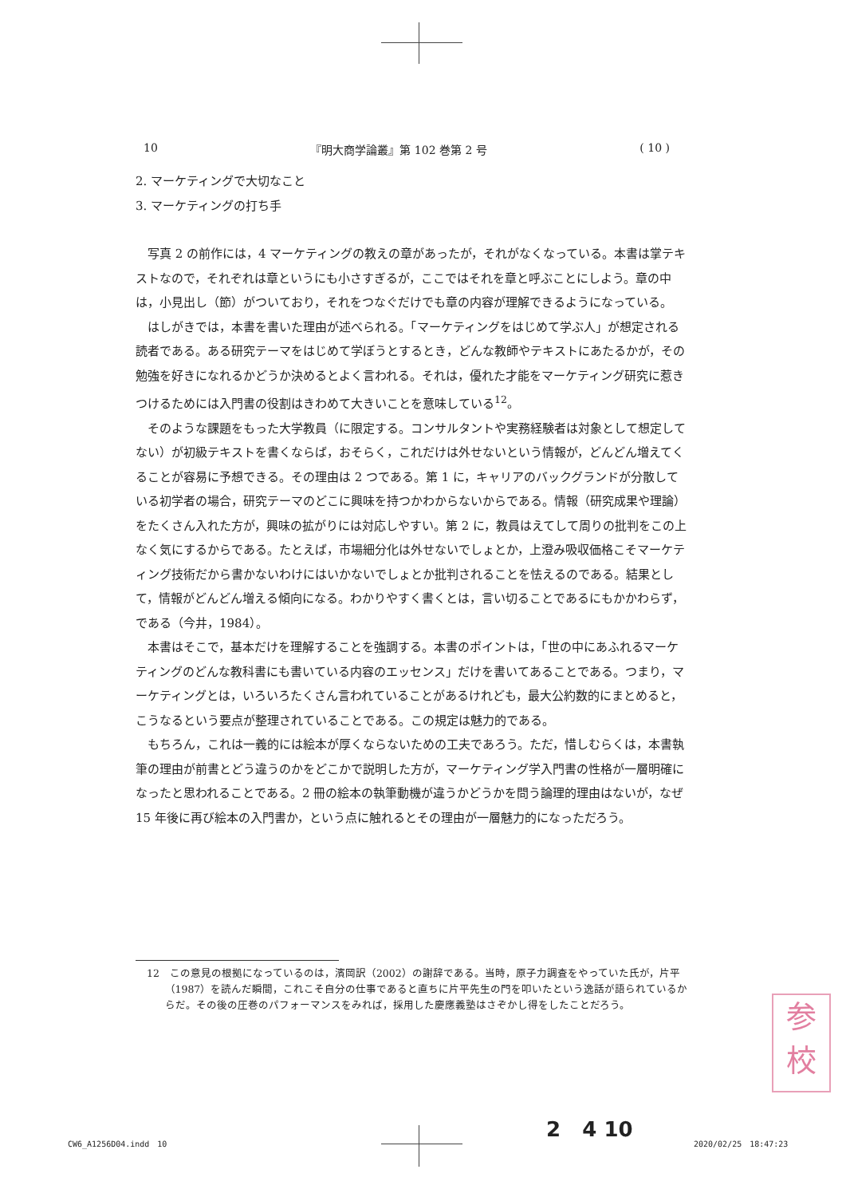10 『明大商学論叢』第 102 巻第 2 号 ( 10 )
2. マーケティングで大切なこと
3. マーケティングの打ち手
写真 2 の前作には，4 マーケティングの教えの章があったが，それがなくなっている。本書は掌テキストなので，それぞれは章というにも小さすぎるが，ここではそれを章と呼ぶことにしよう。章の中は，小見出し（節）がついており，それをつなぐだけでも章の内容が理解できるようになっている。
はしがきでは，本書を書いた理由が述べられる。「マーケティングをはじめて学ぶ人」が想定される読者である。ある研究テーマをはじめて学ぼうとするとき，どんな教師やテキストにあたるかが，その勉強を好きになれるかどうか決めるとよく言われる。それは，優れた才能をマーケティング研究に惹きつけるためには入門書の役割はきわめて大きいことを意味している<sup>12</sup>。
そのような課題をもった大学教員（に限定する。コンサルタントや実務経験者は対象として想定してない）が初級テキストを書くならば，おそらく，これだけは外せないという情報が，どんどん増えてくることが容易に予想できる。その理由は 2 つである。第 1 に，キャリアのバックグランドが分散している初学者の場合，研究テーマのどこに興味を持つかわからないからである。情報（研究成果や理論）をたくさん入れた方が，興味の拡がりには対応しやすい。第 2 に，教員はえてして周りの批判をこの上なく気にするからである。たとえば，市場細分化は外せないでしょとか，上澄み吸収価格こそマーケティング技術だから書かないわけにはいかないでしょとか批判されることを怯えるのである。結果として，情報がどんどん増える傾向になる。わかりやすく書くとは，言い切ることであるにもかかわらず，である（今井，1984）。
本書はそこで，基本だけを理解することを強調する。本書のポイントは，「世の中にあふれるマーケティングのどんな教科書にも書いている内容のエッセンス」だけを書いてあることである。つまり，マーケティングとは，いろいろたくさん言われていることがあるけれども，最大公約数的にまとめると，こうなるという要点が整理されていることである。この規定は魅力的である。
もちろん，これは一義的には絵本が厚くならないための工夫であろう。ただ，惜しむらくは，本書執筆の理由が前書とどう違うのかをどこかで説明した方が，マーケティング学入門書の性格が一層明確になったと思われることである。2 冊の絵本の執筆動機が違うかどうかを問う論理的理由はないが，なぜ 15 年後に再び絵本の入門書か，という点に触れるとその理由が一層魅力的になっただろう。
12　この意見の根拠になっているのは，濱岡訳（2002）の謝辞である。当時，原子力調査をやっていた氏が，片平（1987）を読んだ瞬間，これこそ自分の仕事であると直ちに片平先生の門を叩いたという逸話が語られているからだ。その後の圧巻のパフォーマンスをみれば，採用した慶應義塾はさぞかし得をしたことだろう。
参
校
2 4 10
CW6_A1256D04.indd　10 2020/02/25　18:47:23